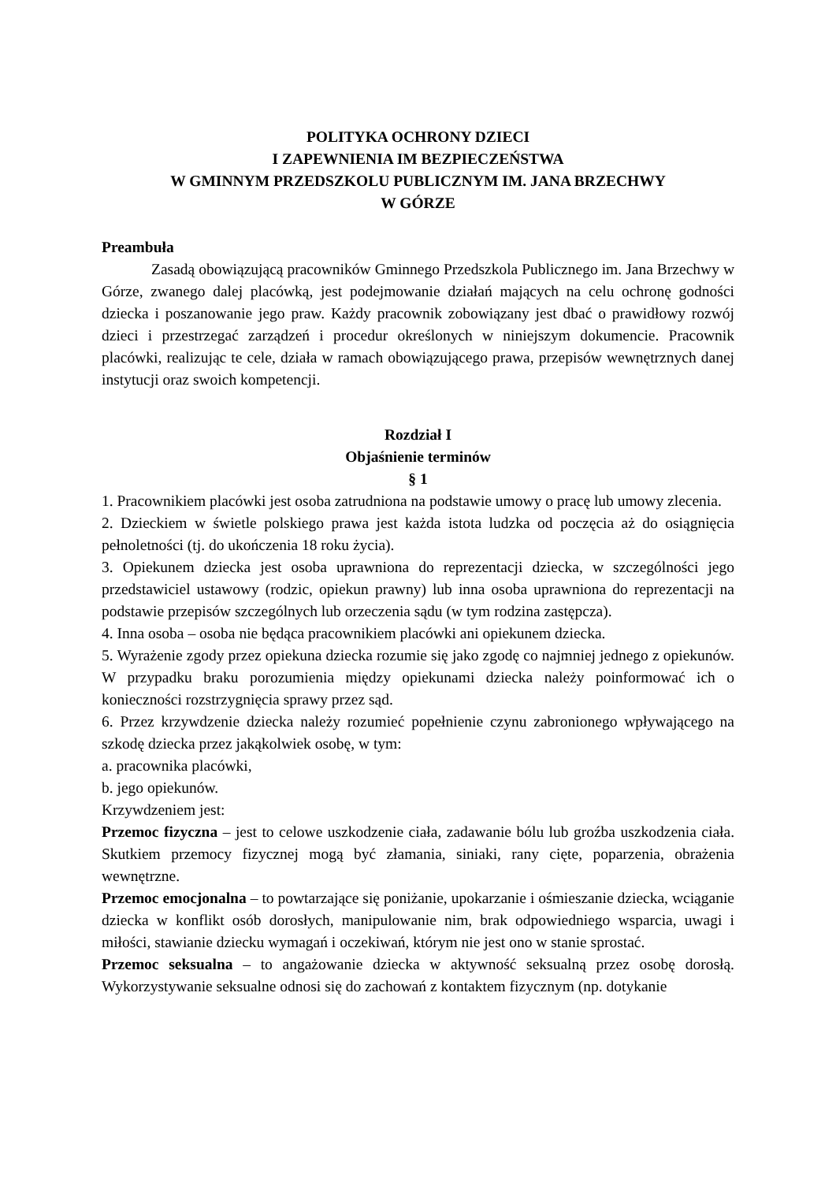POLITYKA OCHRONY DZIECI
I ZAPEWNIENIA IM BEZPIECZEŃSTWA
W GMINNYM PRZEDSZKOLU PUBLICZNYM IM. JANA BRZECHWY
W GÓRZE
Preambuła
Zasadą obowiązującą pracowników Gminnego Przedszkola Publicznego im. Jana Brzechwy w Górze, zwanego dalej placówką, jest podejmowanie działań mających na celu ochronę godności dziecka i poszanowanie jego praw. Każdy pracownik zobowiązany jest dbać o prawidłowy rozwój dzieci i przestrzegać zarządzeń i procedur określonych w niniejszym dokumencie. Pracownik placówki, realizując te cele, działa w ramach obowiązującego prawa, przepisów wewnętrznych danej instytucji oraz swoich kompetencji.
Rozdział I
Objaśnienie terminów
§ 1
1. Pracownikiem placówki jest osoba zatrudniona na podstawie umowy o pracę lub umowy zlecenia.
2. Dzieckiem w świetle polskiego prawa jest każda istota ludzka od poczęcia aż do osiągnięcia pełnoletności (tj. do ukończenia 18 roku życia).
3. Opiekunem dziecka jest osoba uprawniona do reprezentacji dziecka, w szczególności jego przedstawiciel ustawowy (rodzic, opiekun prawny) lub inna osoba uprawniona do reprezentacji na podstawie przepisów szczególnych lub orzeczenia sądu (w tym rodzina zastępcza).
4. Inna osoba – osoba nie będąca pracownikiem placówki ani opiekunem dziecka.
5. Wyrażenie zgody przez opiekuna dziecka rozumie się jako zgodę co najmniej jednego z opiekunów. W przypadku braku porozumienia między opiekunami dziecka należy poinformować ich o konieczności rozstrzygnięcia sprawy przez sąd.
6. Przez krzywdzenie dziecka należy rozumieć popełnienie czynu zabronionego wpływającego na szkodę dziecka przez jakąkolwiek osobę, w tym:
a. pracownika placówki,
b. jego opiekunów.
Krzywdzeniem jest:
Przemoc fizyczna – jest to celowe uszkodzenie ciała, zadawanie bólu lub groźba uszkodzenia ciała. Skutkiem przemocy fizycznej mogą być złamania, siniaki, rany cięte, poparzenia, obrażenia wewnętrzne.
Przemoc emocjonalna – to powtarzające się poniżanie, upokarzanie i ośmieszanie dziecka, wciąganie dziecka w konflikt osób dorosłych, manipulowanie nim, brak odpowiedniego wsparcia, uwagi i miłości, stawianie dziecku wymagań i oczekiwań, którym nie jest ono w stanie sprostać.
Przemoc seksualna – to angażowanie dziecka w aktywność seksualną przez osobę dorosłą. Wykorzystywanie seksualne odnosi się do zachowań z kontaktem fizycznym (np. dotykanie